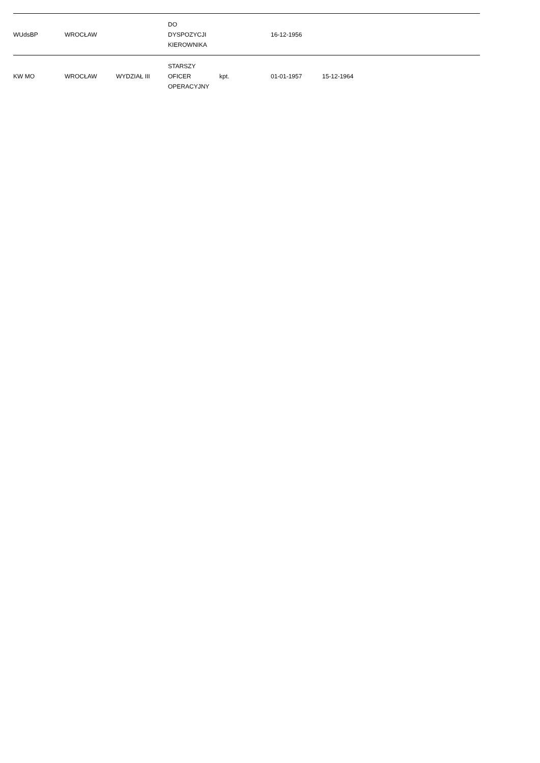| WUdsBP | WROCŁAW | | DO DYSPOZYCJI KIEROWNIKA | | 16-12-1956 | | |
| KW MO | WROCŁAW | WYDZIAŁ III | STARSZY OFICER OPERACYJNY | kpt. | 01-01-1957 | 15-12-1964 | |